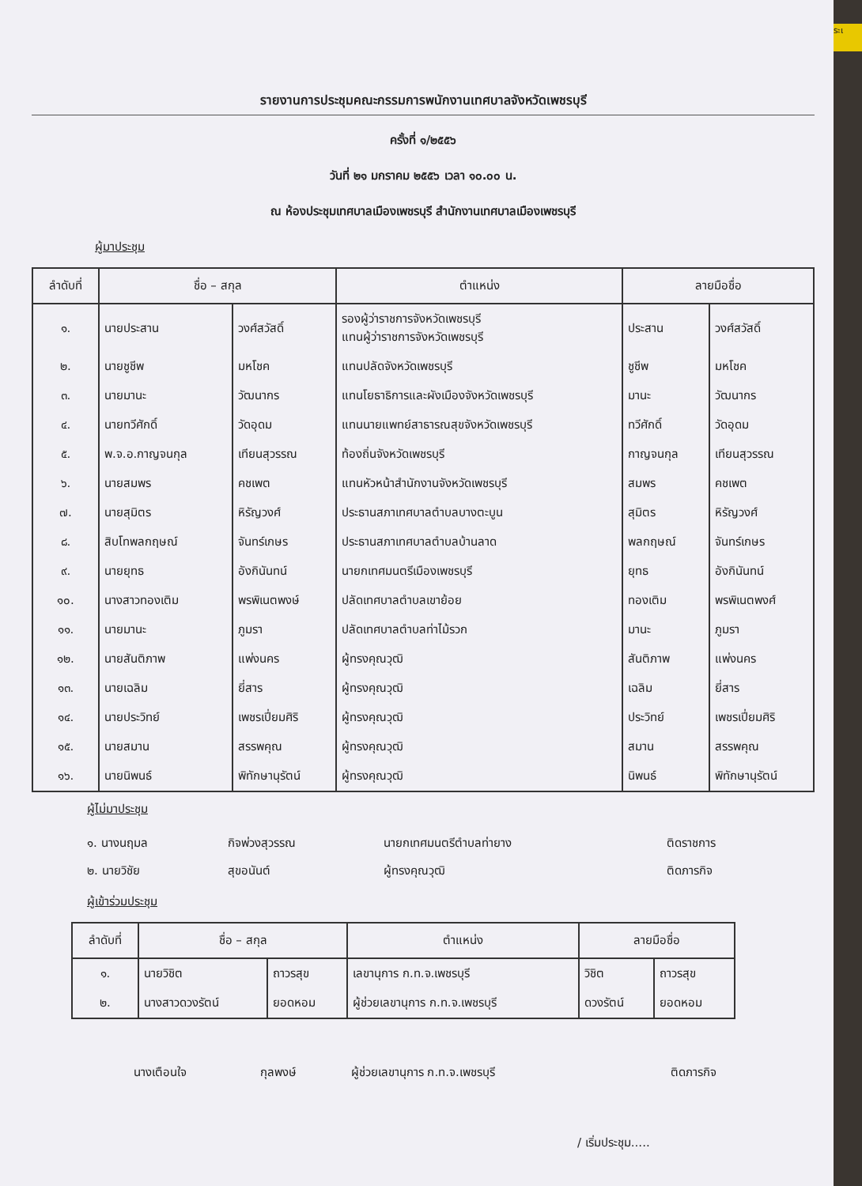ระเ
รายงานการประชุมคณะกรรมการพนักงานเทศบาลจังหวัดเพชรบุรี
ครั้งที่ ๑/๒๕๕๖
วันที่ ๒๑ มกราคม ๒๕๕๖ เวลา ๑๐.๐๐ น.
ณ ห้องประชุมเทศบาลเมืองเพชรบุรี สำนักงานเทศบาลเมืองเพชรบุรี
ผู้มาประชุม
| ลำดับที่ | ชื่อ – สกุล | | ตำแหน่ง | ลายมือชื่อ | |
| --- | --- | --- | --- | --- | --- |
| ๑. | นายประสาน | วงศ์สวัสดิ์ | รองผู้ว่าราชการจังหวัดเพชรบุรี แทนผู้ว่าราชการจังหวัดเพชรบุรี | ประสาน | วงศ์สวัสดิ์ |
| ๒. | นายชูชีพ | มหโชค | แทนปลัดจังหวัดเพชรบุรี | ชูชีพ | มหโชค |
| ๓. | นายมานะ | วัฒนากร | แทนโยธาธิการและผังเมืองจังหวัดเพชรบุรี | มานะ | วัฒนากร |
| ๔. | นายทวีศักดิ์ | วัดอุดม | แทนนายแพทย์สาธารณสุขจังหวัดเพชรบุรี | ทวีศักดิ์ | วัดอุดม |
| ๕. | พ.จ.อ.กาญจนกุล | เทียนสุวรรณ | ท้องถิ่นจังหวัดเพชรบุรี | กาญจนกุล | เทียนสุวรรณ |
| ๖. | นายสมพร | คชเพต | แทนหัวหน้าสำนักงานจังหวัดเพชรบุรี | สมพร | คชเพต |
| ๗. | นายสุมิตร | หิรัญวงศ์ | ประธานสภาเทศบาลตำบลบางตะบูน | สุมิตร | หิรัญวงศ์ |
| ๘. | สิบโทพลกฤษณ์ | จันทร์เกษร | ประธานสภาเทศบาลตำบลบ้านลาด | พลกฤษณ์ | จันทร์เกษร |
| ๙. | นายยุทธ | อังกินันทน์ | นายกเทศมนตรีเมืองเพชรบุรี | ยุทธ | อังกินันทน์ |
| ๑๐. | นางสาวทองเติม | พรพิเนตพงษ์ | ปลัดเทศบาลตำบลเขาย้อย | ทองเติม | พรพิเนตพงศ์ |
| ๑๑. | นายมานะ | ภูมรา | ปลัดเทศบาลตำบลท่าไม้รวก | มานะ | ภูมรา |
| ๑๒. | นายสันติภาพ | แพ่งนคร | ผู้ทรงคุณวุฒิ | สันติภาพ | แพ่งนคร |
| ๑๓. | นายเฉลิม | ยี่สาร | ผู้ทรงคุณวุฒิ | เฉลิม | ยี่สาร |
| ๑๔. | นายประวิทย์ | เพชรเปี่ยมศิริ | ผู้ทรงคุณวุฒิ | ประวิทย์ | เพชรเปี่ยมศิริ |
| ๑๕. | นายสมาน | สรรพคุณ | ผู้ทรงคุณวุฒิ | สมาน | สรรพคุณ |
| ๑๖. | นายนิพนธ์ | พิทักษานุรัตน์ | ผู้ทรงคุณวุฒิ | นิพนธ์ | พิทักษานุรัตน์ |
ผู้ไม่มาประชุม
| ๑. นางนฤมล | กิจพ่วงสุวรรณ | นายกเทศมนตรีตำบลท่ายาง | ติดราชการ |
| ๒. นายวิชัย | สุขอนันต์ | ผู้ทรงคุณวุฒิ | ติดภารกิจ |
ผู้เข้าร่วมประชุม
| ลำดับที่ | ชื่อ – สกุล | | ตำแหน่ง | ลายมือชื่อ | |
| --- | --- | --- | --- | --- | --- |
| ๑. | นายวิชิต | ถาวรสุข | เลขานุการ ก.ท.จ.เพชรบุรี | วิชิต | ถาวรสุข |
| ๒. | นางสาวดวงรัตน์ | ยอดหอม | ผู้ช่วยเลขานุการ ก.ท.จ.เพชรบุรี | ดวงรัตน์ | ยอดหอม |
| นางเตือนใจ | กุลพงษ์ | ผู้ช่วยเลขานุการ ก.ท.จ.เพชรบุรี | ติดภารกิจ |
/ เริ่มประชุม.....